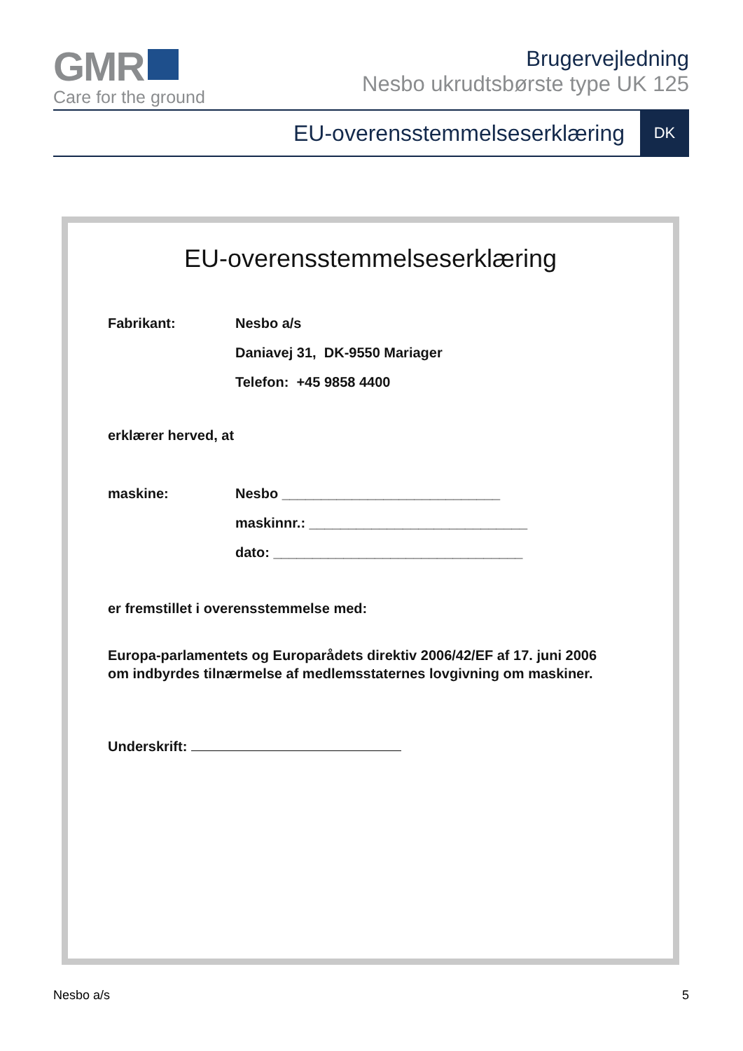GMR
Care for the ground
Brugervejledning
Nesbo ukrudtsbørste type UK 125
EU-overensstemmelseserklæring DK
EU-overensstemmelseserklæring
Fabrikant: Nesbo a/s
Daniavej 31, DK-9550 Mariager
Telefon: +45 9858 4400
erklærer herved, at
maskine: Nesbo ____________________________
maskinnr.: ____________________________
dato: ________________________________
er fremstillet i overensstemmelse med:
Europa-parlamentets og Europarådets direktiv 2006/42/EF af 17. juni 2006
om indbyrdes tilnærmelse af medlemsstaternes lovgivning om maskiner.
Underskrift:
Nesbo a/s 5